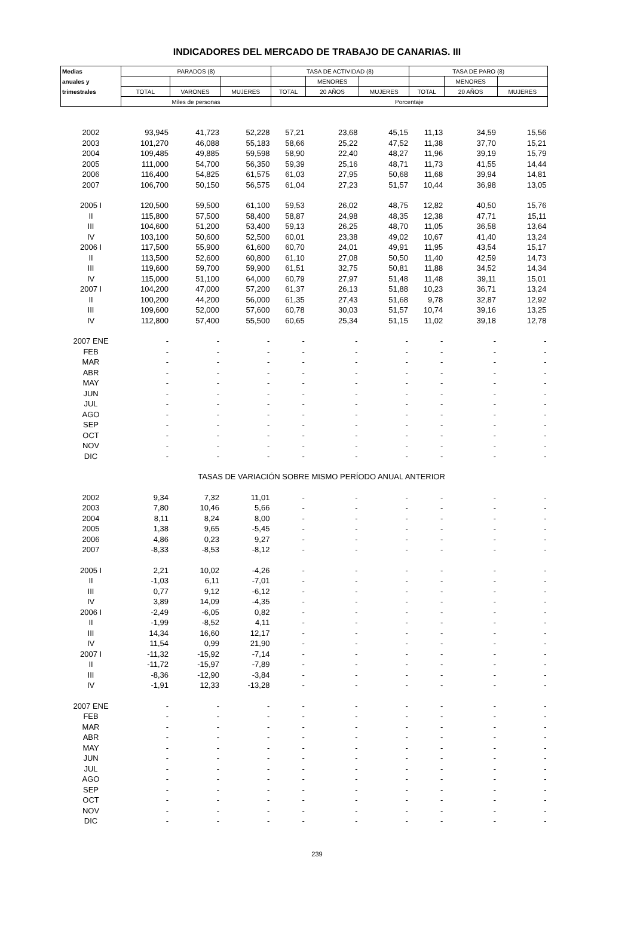INDICADORES DEL MERCADO DE TRABAJO DE CANARIAS. III
| Medias | PARADOS (8) | | | TASA DE ACTIVIDAD (8) | | | TASA DE PARO (8) | | |
| --- | --- | --- | --- | --- | --- | --- | --- | --- | --- |
| anuales y | | | | | MENORES | | | MENORES | |
| trimestrales | TOTAL | VARONES | MUJERES | TOTAL | 20 AÑOS | MUJERES | TOTAL | 20 AÑOS | MUJERES |
| | Miles de personas | | | Porcentaje | | | | | |
| 2002 | 93,945 | 41,723 | 52,228 | 57,21 | 23,68 | 45,15 | 11,13 | 34,59 | 15,56 |
| 2003 | 101,270 | 46,088 | 55,183 | 58,66 | 25,22 | 47,52 | 11,38 | 37,70 | 15,21 |
| 2004 | 109,485 | 49,885 | 59,598 | 58,90 | 22,40 | 48,27 | 11,96 | 39,19 | 15,79 |
| 2005 | 111,000 | 54,700 | 56,350 | 59,39 | 25,16 | 48,71 | 11,73 | 41,55 | 14,44 |
| 2006 | 116,400 | 54,825 | 61,575 | 61,03 | 27,95 | 50,68 | 11,68 | 39,94 | 14,81 |
| 2007 | 106,700 | 50,150 | 56,575 | 61,04 | 27,23 | 51,57 | 10,44 | 36,98 | 13,05 |
| 2005 I | 120,500 | 59,500 | 61,100 | 59,53 | 26,02 | 48,75 | 12,82 | 40,50 | 15,76 |
| II | 115,800 | 57,500 | 58,400 | 58,87 | 24,98 | 48,35 | 12,38 | 47,71 | 15,11 |
| III | 104,600 | 51,200 | 53,400 | 59,13 | 26,25 | 48,70 | 11,05 | 36,58 | 13,64 |
| IV | 103,100 | 50,600 | 52,500 | 60,01 | 23,38 | 49,02 | 10,67 | 41,40 | 13,24 |
| 2006 I | 117,500 | 55,900 | 61,600 | 60,70 | 24,01 | 49,91 | 11,95 | 43,54 | 15,17 |
| II | 113,500 | 52,600 | 60,800 | 61,10 | 27,08 | 50,50 | 11,40 | 42,59 | 14,73 |
| III | 119,600 | 59,700 | 59,900 | 61,51 | 32,75 | 50,81 | 11,88 | 34,52 | 14,34 |
| IV | 115,000 | 51,100 | 64,000 | 60,79 | 27,97 | 51,48 | 11,48 | 39,11 | 15,01 |
| 2007 I | 104,200 | 47,000 | 57,200 | 61,37 | 26,13 | 51,88 | 10,23 | 36,71 | 13,24 |
| II | 100,200 | 44,200 | 56,000 | 61,35 | 27,43 | 51,68 | 9,78 | 32,87 | 12,92 |
| III | 109,600 | 52,000 | 57,600 | 60,78 | 30,03 | 51,57 | 10,74 | 39,16 | 13,25 |
| IV | 112,800 | 57,400 | 55,500 | 60,65 | 25,34 | 51,15 | 11,02 | 39,18 | 12,78 |
| 2007 ENE | - | - | - | - | - | - | - | - | - |
| FEB | - | - | - | - | - | - | - | - | - |
| MAR | - | - | - | - | - | - | - | - | - |
| ABR | - | - | - | - | - | - | - | - | - |
| MAY | - | - | - | - | - | - | - | - | - |
| JUN | - | - | - | - | - | - | - | - | - |
| JUL | - | - | - | - | - | - | - | - | - |
| AGO | - | - | - | - | - | - | - | - | - |
| SEP | - | - | - | - | - | - | - | - | - |
| OCT | - | - | - | - | - | - | - | - | - |
| NOV | - | - | - | - | - | - | - | - | - |
| DIC | - | - | - | - | - | - | - | - | - |
| TASAS DE VARIACIÓN SOBRE MISMO PERÍODO ANUAL ANTERIOR | | | | | | | | | |
| 2002 | 9,34 | 7,32 | 11,01 | - | - | - | - | - | - |
| 2003 | 7,80 | 10,46 | 5,66 | - | - | - | - | - | - |
| 2004 | 8,11 | 8,24 | 8,00 | - | - | - | - | - | - |
| 2005 | 1,38 | 9,65 | -5,45 | - | - | - | - | - | - |
| 2006 | 4,86 | 0,23 | 9,27 | - | - | - | - | - | - |
| 2007 | -8,33 | -8,53 | -8,12 | - | - | - | - | - | - |
| 2005 I | 2,21 | 10,02 | -4,26 | - | - | - | - | - | - |
| II | -1,03 | 6,11 | -7,01 | - | - | - | - | - | - |
| III | 0,77 | 9,12 | -6,12 | - | - | - | - | - | - |
| IV | 3,89 | 14,09 | -4,35 | - | - | - | - | - | - |
| 2006 I | -2,49 | -6,05 | 0,82 | - | - | - | - | - | - |
| II | -1,99 | -8,52 | 4,11 | - | - | - | - | - | - |
| III | 14,34 | 16,60 | 12,17 | - | - | - | - | - | - |
| IV | 11,54 | 0,99 | 21,90 | - | - | - | - | - | - |
| 2007 I | -11,32 | -15,92 | -7,14 | - | - | - | - | - | - |
| II | -11,72 | -15,97 | -7,89 | - | - | - | - | - | - |
| III | -8,36 | -12,90 | -3,84 | - | - | - | - | - | - |
| IV | -1,91 | 12,33 | -13,28 | - | - | - | - | - | - |
| 2007 ENE | - | - | - | - | - | - | - | - | - |
| FEB | - | - | - | - | - | - | - | - | - |
| MAR | - | - | - | - | - | - | - | - | - |
| ABR | - | - | - | - | - | - | - | - | - |
| MAY | - | - | - | - | - | - | - | - | - |
| JUN | - | - | - | - | - | - | - | - | - |
| JUL | - | - | - | - | - | - | - | - | - |
| AGO | - | - | - | - | - | - | - | - | - |
| SEP | - | - | - | - | - | - | - | - | - |
| OCT | - | - | - | - | - | - | - | - | - |
| NOV | - | - | - | - | - | - | - | - | - |
| DIC | - | - | - | - | - | - | - | - | - |
239